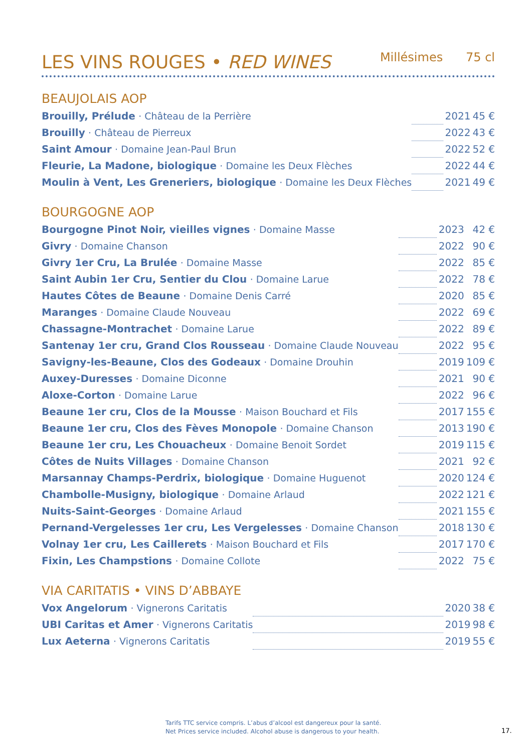LES VINS ROUGES • RED WINES
Millésimes 75 cl
BEAUJOLAIS AOP
| Brouilly, Prélude · Château de la Perrière | | 2021 | 45 € |
| Brouilly · Château de Pierreux | | 2022 | 43 € |
| Saint Amour · Domaine Jean-Paul Brun | | 2022 | 52 € |
| Fleurie, La Madone, biologique · Domaine les Deux Flèches | | 2022 | 44 € |
| Moulin à Vent, Les Greneriers, biologique · Domaine les Deux Flèches | | 2021 | 49 € |
BOURGOGNE AOP
| Bourgogne Pinot Noir, vieilles vignes · Domaine Masse | | 2023 | 42 € |
| Givry · Domaine Chanson | | 2022 | 90 € |
| Givry 1er Cru, La Brulée · Domaine Masse | | 2022 | 85 € |
| Saint Aubin 1er Cru, Sentier du Clou · Domaine Larue | | 2022 | 78 € |
| Hautes Côtes de Beaune · Domaine Denis Carré | | 2020 | 85 € |
| Maranges · Domaine Claude Nouveau | | 2022 | 69 € |
| Chassagne-Montrachet · Domaine Larue | | 2022 | 89 € |
| Santenay 1er cru, Grand Clos Rousseau · Domaine Claude Nouveau | | 2022 | 95 € |
| Savigny-les-Beaune, Clos des Godeaux · Domaine Drouhin | | 2019 | 109 € |
| Auxey-Duresses · Domaine Diconne | | 2021 | 90 € |
| Aloxe-Corton · Domaine Larue | | 2022 | 96 € |
| Beaune 1er cru, Clos de la Mousse · Maison Bouchard et Fils | | 2017 | 155 € |
| Beaune 1er cru, Clos des Fèves Monopole · Domaine Chanson | | 2013 | 190 € |
| Beaune 1er cru, Les Chouacheux · Domaine Benoit Sordet | | 2019 | 115 € |
| Côtes de Nuits Villages · Domaine Chanson | | 2021 | 92 € |
| Marsannay Champs-Perdrix, biologique · Domaine Huguenot | | 2020 | 124 € |
| Chambolle-Musigny, biologique · Domaine Arlaud | | 2022 | 121 € |
| Nuits-Saint-Georges · Domaine Arlaud | | 2021 | 155 € |
| Pernand-Vergelesses 1er cru, Les Vergelesses · Domaine Chanson | | 2018 | 130 € |
| Volnay 1er cru, Les Caillerets · Maison Bouchard et Fils | | 2017 | 170 € |
| Fixin, Les Champstions · Domaine Collote | | 2022 | 75 € |
VIA CARITATIS • VINS D’ABBAYE
| Vox Angelorum · Vignerons Caritatis | | 2020 | 38 € |
| UBI Caritas et Amer · Vignerons Caritatis | | 2019 | 98 € |
| Lux Aeterna · Vignerons Caritatis | | 2019 | 55 € |
Tarifs TTC service compris. L’abus d’alcool est dangereux pour la santé.
Net Prices service included. Alcohol abuse is dangerous to your health.
17.